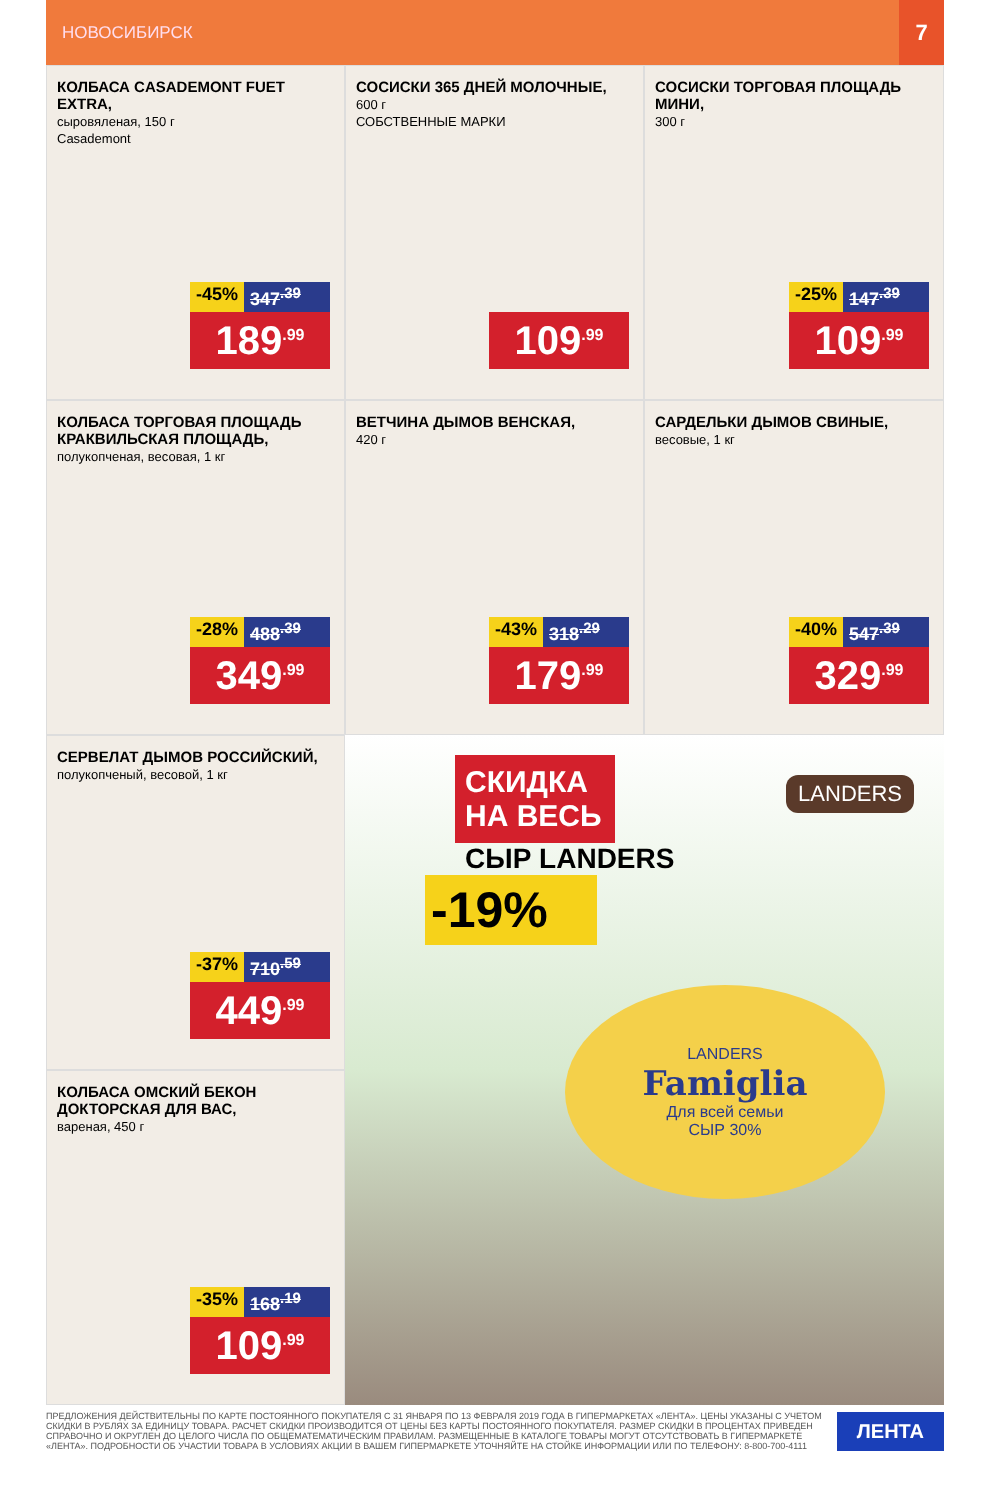НОВОСИБИРСК
7
КОЛБАСА CASADEMONT FUET EXTRA,
сыровяленая, 150 г
Casademont
-45% 347<sup>.39</sup>
189<sup>.99</sup>
СОСИСКИ 365 ДНЕЙ МОЛОЧНЫЕ,
600 г
СОБСТВЕННЫЕ МАРКИ
109<sup>.99</sup>
СОСИСКИ ТОРГОВАЯ ПЛОЩАДЬ МИНИ,
300 г
-25% 147<sup>.39</sup>
109<sup>.99</sup>
КОЛБАСА ТОРГОВАЯ ПЛОЩАДЬ КРАКВИЛЬСКАЯ ПЛОЩАДЬ,
полукопченая, весовая, 1 кг
-28% 488<sup>.39</sup>
349<sup>.99</sup>
ВЕТЧИНА ДЫМОВ ВЕНСКАЯ,
420 г
-43% 318<sup>.29</sup>
179<sup>.99</sup>
САРДЕЛЬКИ ДЫМОВ СВИНЫЕ,
весовые, 1 кг
-40% 547<sup>.39</sup>
329<sup>.99</sup>
СЕРВЕЛАТ ДЫМОВ РОССИЙСКИЙ,
полукопченый, весовой, 1 кг
-37% 710<sup>.59</sup>
449<sup>.99</sup>
LANDERS
СКИДКА НА ВЕСЬ
СЫР LANDERS
-19%
LANDERS
Famiglia
Для всей семьи
СЫР 30%
КОЛБАСА ОМСКИЙ БЕКОН ДОКТОРСКАЯ ДЛЯ ВАС,
вареная, 450 г
-35% 168<sup>.19</sup>
109<sup>.99</sup>
ПРЕДЛОЖЕНИЯ ДЕЙСТВИТЕЛЬНЫ ПО КАРТЕ ПОСТОЯННОГО ПОКУПАТЕЛЯ С 31 ЯНВАРЯ ПО 13 ФЕВРАЛЯ 2019 ГОДА В ГИПЕРМАРКЕТАХ «ЛЕНТА». ЦЕНЫ УКАЗАНЫ С УЧЕТОМ СКИДКИ В РУБЛЯХ ЗА ЕДИНИЦУ ТОВАРА. РАСЧЕТ СКИДКИ ПРОИЗВОДИТСЯ ОТ ЦЕНЫ БЕЗ КАРТЫ ПОСТОЯННОГО ПОКУПАТЕЛЯ. РАЗМЕР СКИДКИ В ПРОЦЕНТАХ ПРИВЕДЕН СПРАВОЧНО И ОКРУГЛЕН ДО ЦЕЛОГО ЧИСЛА ПО ОБЩЕМАТЕМАТИЧЕСКИМ ПРАВИЛАМ. РАЗМЕЩЕННЫЕ В КАТАЛОГЕ ТОВАРЫ МОГУТ ОТСУТСТВОВАТЬ В ГИПЕРМАРКЕТЕ «ЛЕНТА». ПОДРОБНОСТИ ОБ УЧАСТИИ ТОВАРА В УСЛОВИЯХ АКЦИИ В ВАШЕМ ГИПЕРМАРКЕТЕ УТОЧНЯЙТЕ НА СТОЙКЕ ИНФОРМАЦИИ ИЛИ ПО ТЕЛЕФОНУ: 8-800-700-4111
ЛЕНТА